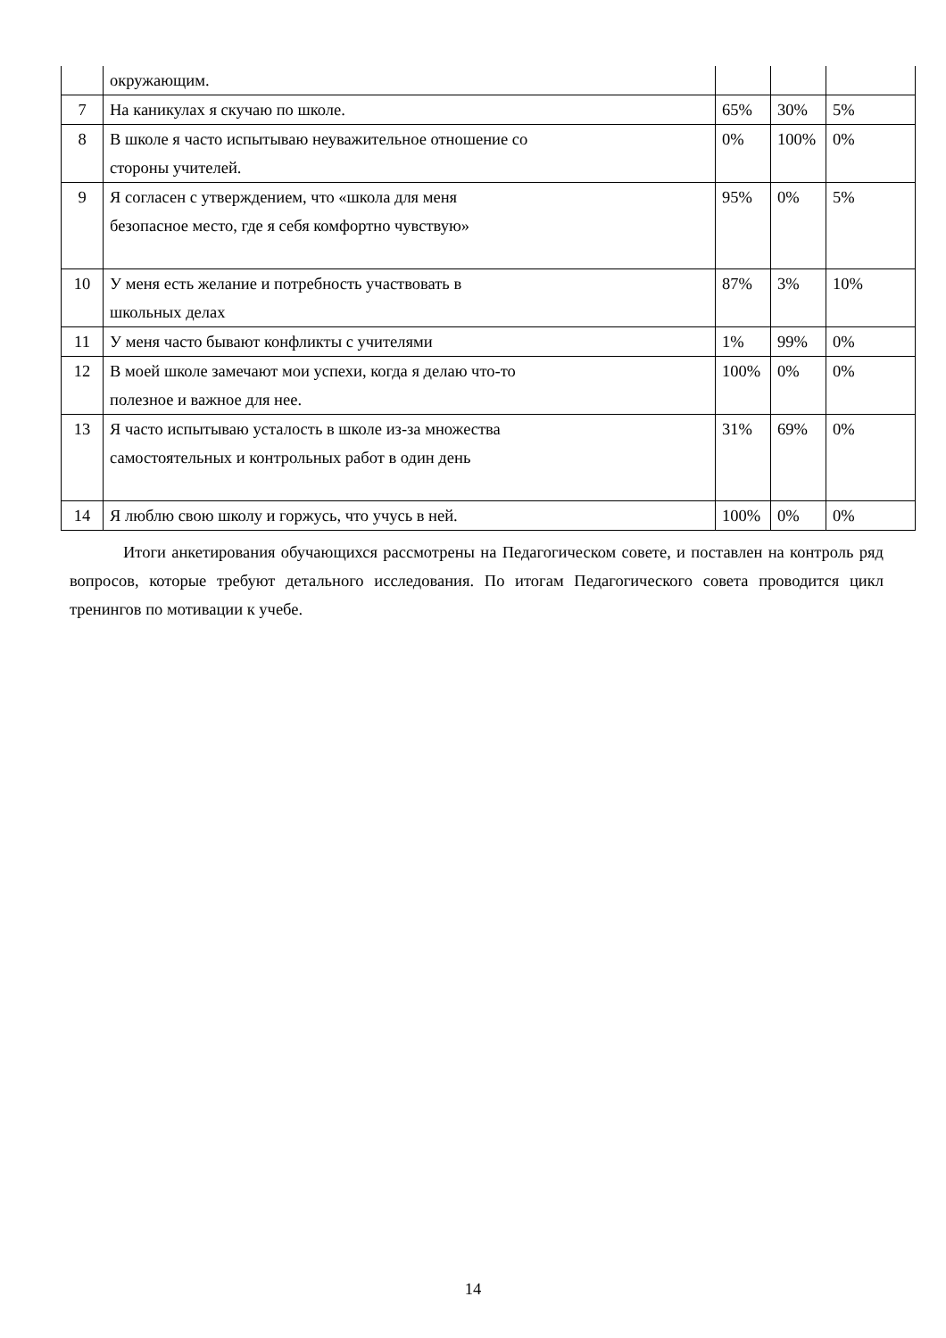| | окружающим. | | | |
| 7 | На каникулах я скучаю по школе. | 65% | 30% | 5% |
| 8 | В школе я часто испытываю неуважительное отношение со стороны учителей. | 0% | 100% | 0% |
| 9 | Я согласен с утверждением, что «школа для меня безопасное место, где я себя комфортно чувствую» | 95% | 0% | 5% |
| 10 | У меня есть желание и потребность участвовать в школьных делах | 87% | 3% | 10% |
| 11 | У меня часто бывают конфликты с учителями | 1% | 99% | 0% |
| 12 | В моей школе замечают мои успехи, когда я делаю что-то полезное и важное для нее. | 100% | 0% | 0% |
| 13 | Я часто испытываю усталость в школе из-за множества самостоятельных и контрольных работ в один день | 31% | 69% | 0% |
| 14 | Я люблю свою школу и горжусь, что учусь в ней. | 100% | 0% | 0% |
Итоги анкетирования обучающихся рассмотрены на Педагогическом совете, и поставлен на контроль ряд вопросов, которые требуют детального исследования. По итогам Педагогического совета проводится цикл тренингов по мотивации к учебе.
14